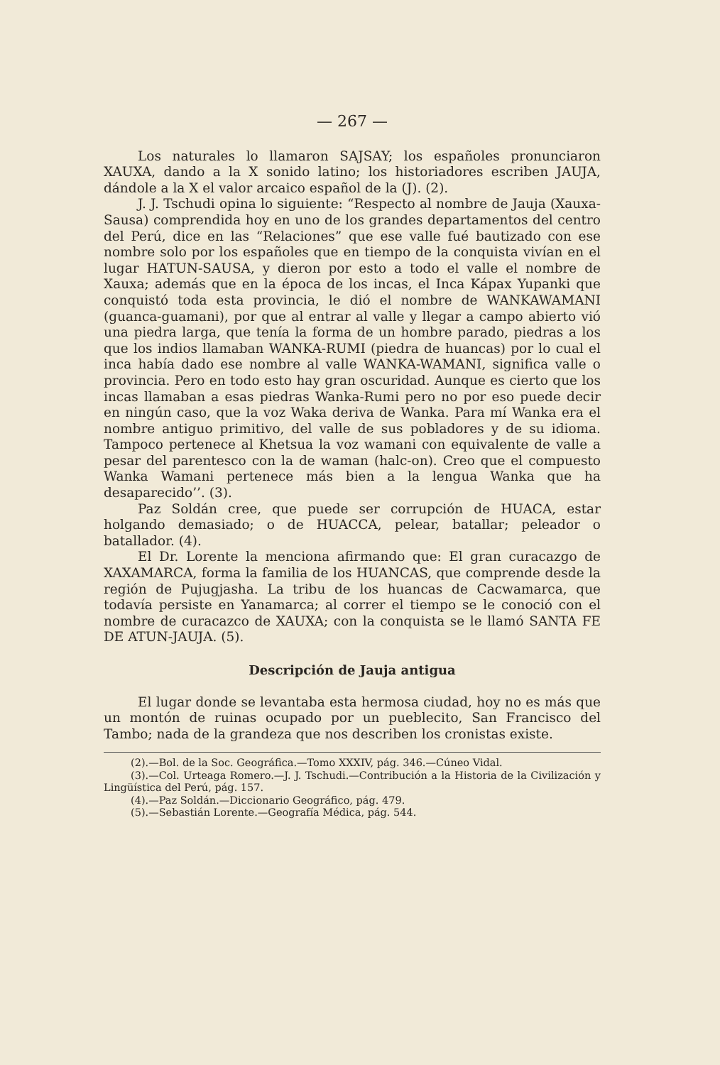— 267 —
Los naturales lo llamaron SAJSAY; los españoles pronunciaron XAUXA, dando a la X sonido latino; los historiadores escriben JAUJA, dándole a la X el valor arcaico español de la (J). (2).
J. J. Tschudi opina lo siguiente: “Respecto al nombre de Jauja (Xauxa-Sausa) comprendida hoy en uno de los grandes departamentos del centro del Perú, dice en las “Relaciones” que ese valle fué bautizado con ese nombre solo por los españoles que en tiempo de la conquista vivían en el lugar HATUN-SAUSA, y dieron por esto a todo el valle el nombre de Xauxa; además que en la época de los incas, el Inca Kápax Yupanki que conquistó toda esta provincia, le dió el nombre de WANKAWAMANI (guanca-guamani), por que al entrar al valle y llegar a campo abierto vió una piedra larga, que tenía la forma de un hombre parado, piedras a los que los indios llamaban WANKA-RUMI (piedra de huancas) por lo cual el inca había dado ese nombre al valle WANKA-WAMANI, significa valle o provincia. Pero en todo esto hay gran oscuridad. Aunque es cierto que los incas llamaban a esas piedras Wanka-Rumi pero no por eso puede decir en ningún caso, que la voz Waka deriva de Wanka. Para mí Wanka era el nombre antiguo primitivo, del valle de sus pobladores y de su idioma. Tampoco pertenece al Khetsua la voz wamani con equivalente de valle a pesar del parentesco con la de waman (halc-on). Creo que el compuesto Wanka Wamani pertenece más bien a la lengua Wanka que ha desaparecido’’. (3).
Paz Soldán cree, que puede ser corrupción de HUACA, estar holgando demasiado; o de HUACCA, pelear, batallar; peleador o batallador. (4).
El Dr. Lorente la menciona afirmando que: El gran curacazgo de XAXAMARCA, forma la familia de los HUANCAS, que comprende desde la región de Pujugjasha. La tribu de los huancas de Cacwamarca, que todavía persiste en Yanamarca; al correr el tiempo se le conoció con el nombre de curacazco de XAUXA; con la conquista se le llamó SANTA FE DE ATUN-JAUJA. (5).
Descripción de Jauja antigua
El lugar donde se levantaba esta hermosa ciudad, hoy no es más que un montón de ruinas ocupado por un pueblecito, San Francisco del Tambo; nada de la grandeza que nos describen los cronistas existe.
(2).—Bol. de la Soc. Geográfica.—Tomo XXXIV, pág. 346.—Cúneo Vidal.
(3).—Col. Urteaga Romero.—J. J. Tschudi.—Contribución a la Historia de la Civilización y Lingüística del Perú, pág. 157.
(4).—Paz Soldán.—Diccionario Geográfico, pág. 479.
(5).—Sebastián Lorente.—Geografía Médica, pág. 544.